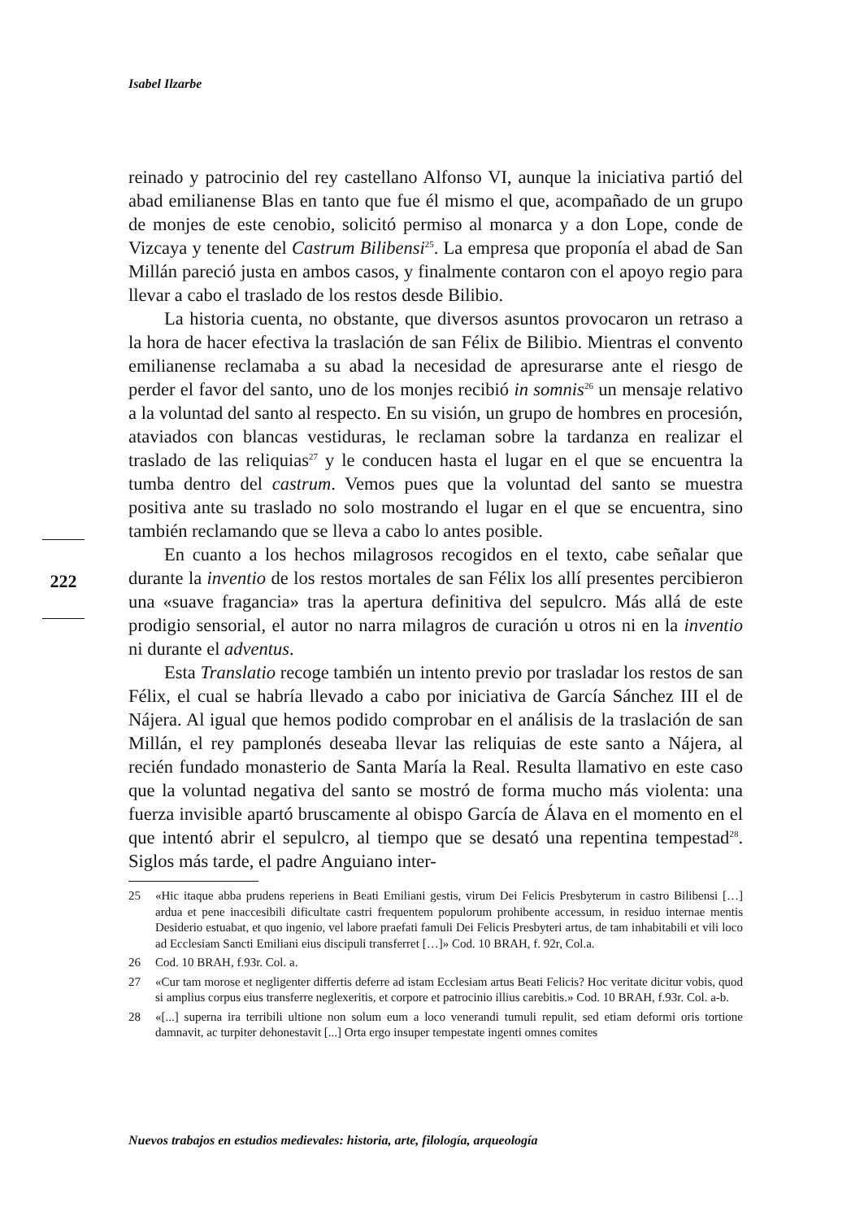Isabel Ilzarbe
222
reinado y patrocinio del rey castellano Alfonso VI, aunque la iniciativa partió del abad emilianense Blas en tanto que fue él mismo el que, acompañado de un grupo de monjes de este cenobio, solicitó permiso al monarca y a don Lope, conde de Vizcaya y tenente del Castrum Bilibensi<sup>25</sup>. La empresa que proponía el abad de San Millán pareció justa en ambos casos, y finalmente contaron con el apoyo regio para llevar a cabo el traslado de los restos desde Bilibio.
La historia cuenta, no obstante, que diversos asuntos provocaron un retraso a la hora de hacer efectiva la traslación de san Félix de Bilibio. Mientras el convento emilianense reclamaba a su abad la necesidad de apresurarse ante el riesgo de perder el favor del santo, uno de los monjes recibió in somnis<sup>26</sup> un mensaje relativo a la voluntad del santo al respecto. En su visión, un grupo de hombres en procesión, ataviados con blancas vestiduras, le reclaman sobre la tardanza en realizar el traslado de las reliquias<sup>27</sup> y le conducen hasta el lugar en el que se encuentra la tumba dentro del castrum. Vemos pues que la voluntad del santo se muestra positiva ante su traslado no solo mostrando el lugar en el que se encuentra, sino también reclamando que se lleva a cabo lo antes posible.
En cuanto a los hechos milagrosos recogidos en el texto, cabe señalar que durante la inventio de los restos mortales de san Félix los allí presentes percibieron una «suave fragancia» tras la apertura definitiva del sepulcro. Más allá de este prodigio sensorial, el autor no narra milagros de curación u otros ni en la inventio ni durante el adventus.
Esta Translatio recoge también un intento previo por trasladar los restos de san Félix, el cual se habría llevado a cabo por iniciativa de García Sánchez III el de Nájera. Al igual que hemos podido comprobar en el análisis de la traslación de san Millán, el rey pamplonés deseaba llevar las reliquias de este santo a Nájera, al recién fundado monasterio de Santa María la Real. Resulta llamativo en este caso que la voluntad negativa del santo se mostró de forma mucho más violenta: una fuerza invisible apartó bruscamente al obispo García de Álava en el momento en el que intentó abrir el sepulcro, al tiempo que se desató una repentina tempestad<sup>28</sup>. Siglos más tarde, el padre Anguiano inter-
25 «Hic itaque abba prudens reperiens in Beati Emiliani gestis, virum Dei Felicis Presbyterum in castro Bilibensi […] ardua et pene inaccesibili dificultate castri frequentem populorum prohibente accessum, in residuo internae mentis Desiderio estuabat, et quo ingenio, vel labore praefati famuli Dei Felicis Presbyteri artus, de tam inhabitabili et vili loco ad Ecclesiam Sancti Emiliani eius discipuli transferret […]» Cod. 10 BRAH, f. 92r, Col.a.
26 Cod. 10 BRAH, f.93r. Col. a.
27 «Cur tam morose et negligenter differtis deferre ad istam Ecclesiam artus Beati Felicis? Hoc veritate dicitur vobis, quod si amplius corpus eius transferre neglexeritis, et corpore et patrocinio illius carebitis.» Cod. 10 BRAH, f.93r. Col. a-b.
28 «[...] superna ira terribili ultione non solum eum a loco venerandi tumuli repulit, sed etiam deformi oris tortione damnavit, ac turpiter dehonestavit [...] Orta ergo insuper tempestate ingenti omnes comites
Nuevos trabajos en estudios medievales: historia, arte, filología, arqueología